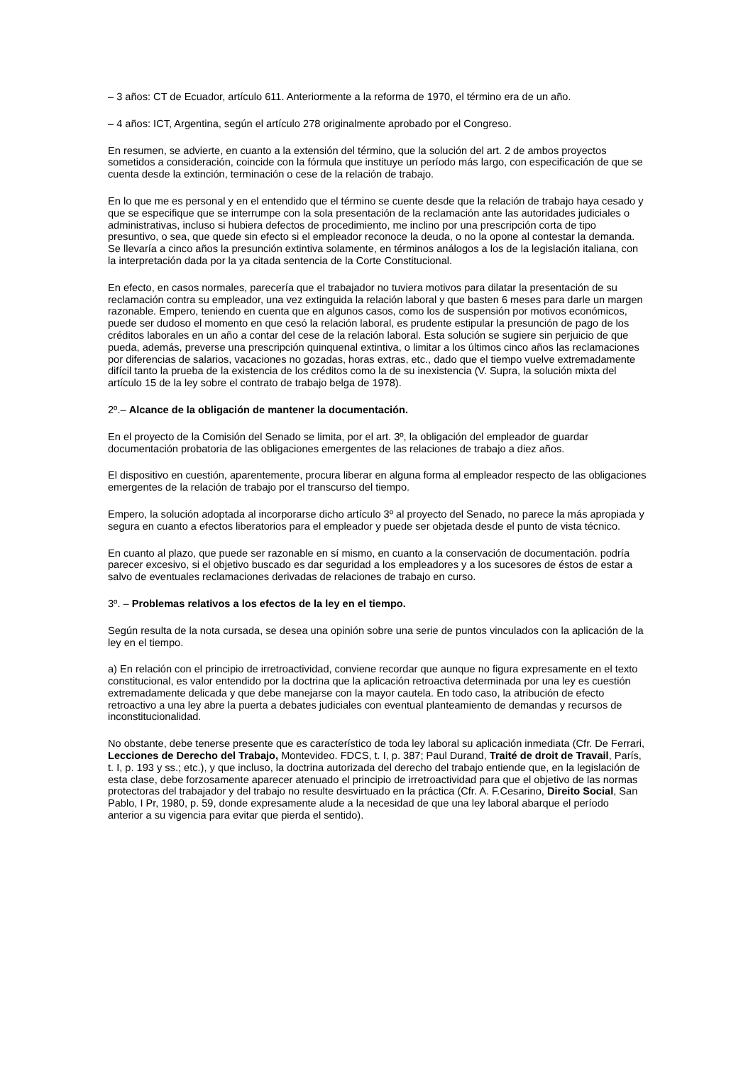– 3 años: CT de Ecuador, artículo 611. Anteriormente a la reforma de 1970, el término era de un año.
– 4 años: ICT, Argentina, según el artículo 278 originalmente aprobado por el Congreso.
En resumen, se advierte, en cuanto a la extensión del término, que la solución del art. 2 de ambos proyectos sometidos a consideración, coincide con la fórmula que instituye un período más largo, con especificación de que se cuenta desde la extinción, terminación o cese de la relación de trabajo.
En lo que me es personal y en el entendido que el término se cuente desde que la relación de trabajo haya cesado y que se especifique que se interrumpe con la sola presentación de la reclamación ante las autoridades judiciales o administrativas, incluso si hubiera defectos de procedimiento, me inclino por una prescripción corta de tipo presuntivo, o sea, que quede sin efecto si el empleador reconoce la deuda, o no la opone al contestar la demanda. Se llevaría a cinco años la presunción extintiva solamente, en términos análogos a los de la legislación italiana, con la interpretación dada por la ya citada sentencia de la Corte Constitucional.
En efecto, en casos normales, parecería que el trabajador no tuviera motivos para dilatar la presentación de su reclamación contra su empleador, una vez extinguida la relación laboral y que basten 6 meses para darle un margen razonable. Empero, teniendo en cuenta que en algunos casos, como los de suspensión por motivos económicos, puede ser dudoso el momento en que cesó la relación laboral, es prudente estipular la presunción de pago de los créditos laborales en un año a contar del cese de la relación laboral. Esta solución se sugiere sin perjuicio de que pueda, además, preverse una prescripción quinquenal extintiva, o limitar a los últimos cinco años las reclamaciones por diferencias de salarios, vacaciones no gozadas, horas extras, etc., dado que el tiempo vuelve extremadamente difícil tanto la prueba de la existencia de los créditos como la de su inexistencia (V. Supra, la solución mixta del artículo 15 de la ley sobre el contrato de trabajo belga de 1978).
2º.– Alcance de la obligación de mantener la documentación.
En el proyecto de la Comisión del Senado se limita, por el art. 3º, la obligación del empleador de guardar documentación probatoria de las obligaciones emergentes de las relaciones de trabajo a diez años.
El dispositivo en cuestión, aparentemente, procura liberar en alguna forma al empleador respecto de las obligaciones emergentes de la relación de trabajo por el transcurso del tiempo.
Empero, la solución adoptada al incorporarse dicho artículo 3º al proyecto del Senado, no parece la más apropiada y segura en cuanto a efectos liberatorios para el empleador y puede ser objetada desde el punto de vista técnico.
En cuanto al plazo, que puede ser razonable en sí mismo, en cuanto a la conservación de documentación. podría parecer excesivo, si el objetivo buscado es dar seguridad a los empleadores y a los sucesores de éstos de estar a salvo de eventuales reclamaciones derivadas de relaciones de trabajo en curso.
3º. – Problemas relativos a los efectos de la ley en el tiempo.
Según resulta de la nota cursada, se desea una opinión sobre una serie de puntos vinculados con la aplicación de la ley en el tiempo.
a) En relación con el principio de irretroactividad, conviene recordar que aunque no figura expresamente en el texto constitucional, es valor entendido por la doctrina que la aplicación retroactiva determinada por una ley es cuestión extremadamente delicada y que debe manejarse con la mayor cautela. En todo caso, la atribución de efecto retroactivo a una ley abre la puerta a debates judiciales con eventual planteamiento de demandas y recursos de inconstitucionalidad.
No obstante, debe tenerse presente que es característico de toda ley laboral su aplicación inmediata (Cfr. De Ferrari, Lecciones de Derecho del Trabajo, Montevideo. FDCS, t. I, p. 387; Paul Durand, Traité de droit de Travail, París, t. I, p. 193 y ss.; etc.), y que incluso, la doctrina autorizada del derecho del trabajo entiende que, en la legislación de esta clase, debe forzosamente aparecer atenuado el principio de irretroactividad para que el objetivo de las normas protectoras del trabajador y del trabajo no resulte desvirtuado en la práctica (Cfr. A. F.Cesarino, Direito Social, San Pablo, I Pr, 1980, p. 59, donde expresamente alude a la necesidad de que una ley laboral abarque el período anterior a su vigencia para evitar que pierda el sentido).